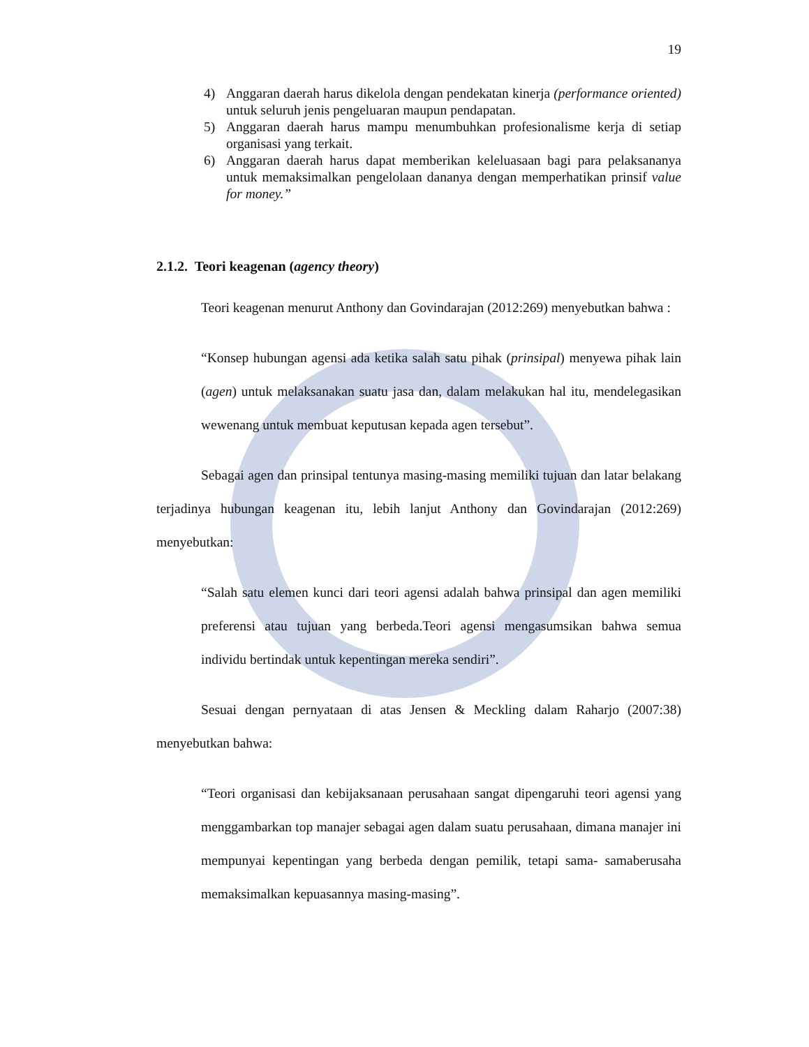19
4) Anggaran daerah harus dikelola dengan pendekatan kinerja (performance oriented) untuk seluruh jenis pengeluaran maupun pendapatan.
5) Anggaran daerah harus mampu menumbuhkan profesionalisme kerja di setiap organisasi yang terkait.
6) Anggaran daerah harus dapat memberikan keleluasaan bagi para pelaksananya untuk memaksimalkan pengelolaan dananya dengan memperhatikan prinsif value for money.”
2.1.2. Teori keagenan (agency theory)
Teori keagenan menurut Anthony dan Govindarajan (2012:269) menyebutkan bahwa :
“Konsep hubungan agensi ada ketika salah satu pihak (prinsipal) menyewa pihak lain (agen) untuk melaksanakan suatu jasa dan, dalam melakukan hal itu, mendelegasikan wewenang untuk membuat keputusan kepada agen tersebut”.
Sebagai agen dan prinsipal tentunya masing-masing memiliki tujuan dan latar belakang terjadinya hubungan keagenan itu, lebih lanjut Anthony dan Govindarajan (2012:269) menyebutkan:
“Salah satu elemen kunci dari teori agensi adalah bahwa prinsipal dan agen memiliki preferensi atau tujuan yang berbeda.Teori agensi mengasumsikan bahwa semua individu bertindak untuk kepentingan mereka sendiri”.
Sesuai dengan pernyataan di atas Jensen & Meckling dalam Raharjo (2007:38) menyebutkan bahwa:
“Teori organisasi dan kebijaksanaan perusahaan sangat dipengaruhi teori agensi yang menggambarkan top manajer sebagai agen dalam suatu perusahaan, dimana manajer ini mempunyai kepentingan yang berbeda dengan pemilik, tetapi sama- samaberusaha memaksimalkan kepuasannya masing-masing”.